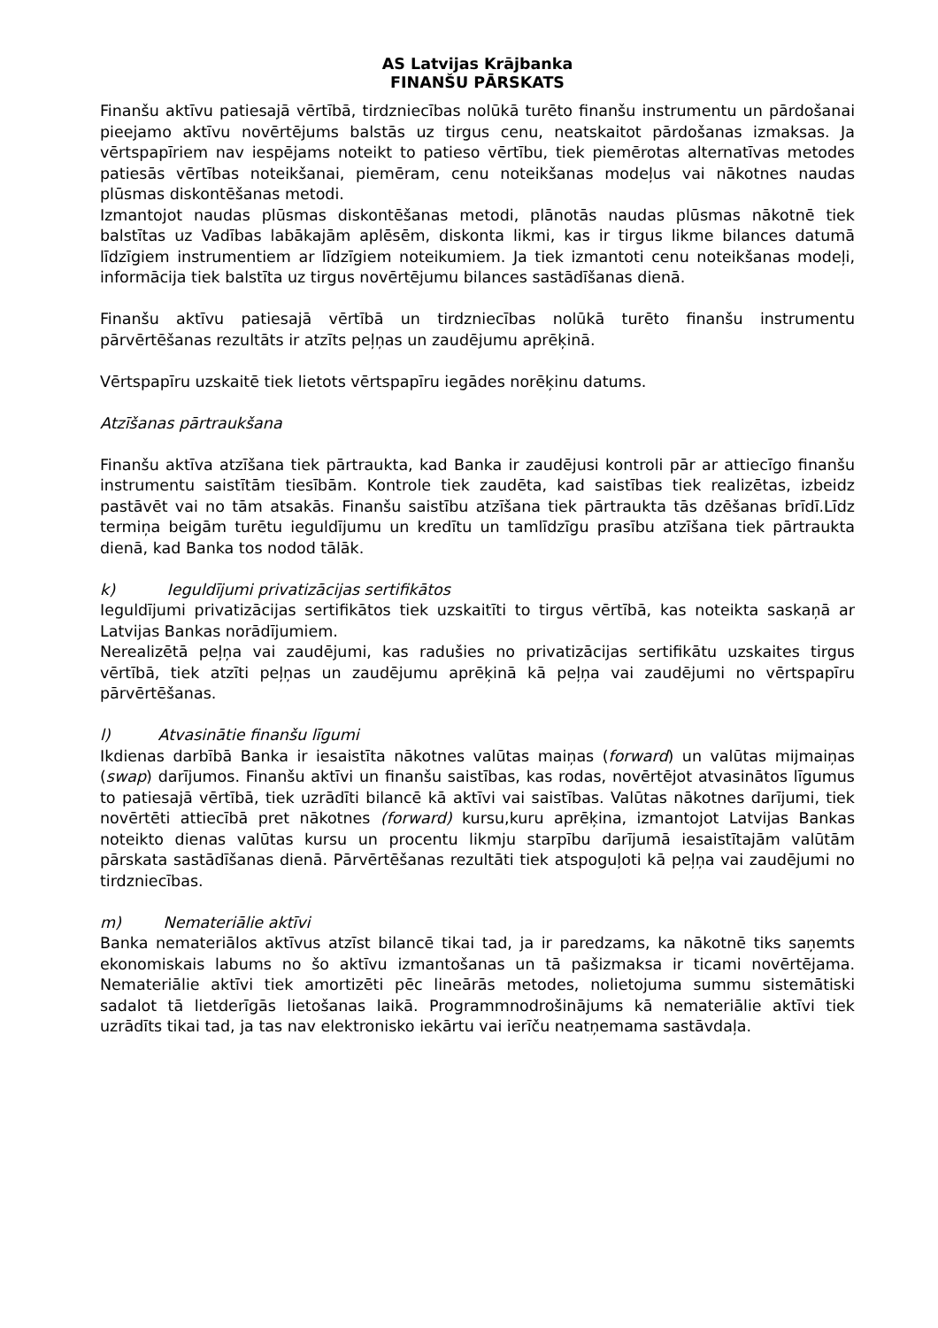AS Latvijas Krājbanka
FINANŠU PĀRSKATS
Finanšu aktīvu patiesajā vērtībā, tirdzniecības nolūkā turēto finanšu instrumentu un pārdošanai pieejamo aktīvu novērtējums balstās uz tirgus cenu, neatskaitot pārdošanas izmaksas. Ja vērtspapīriem nav iespējams noteikt to patieso vērtību, tiek piemērotas alternatīvas metodes patiesās vērtības noteikšanai, piemēram, cenu noteikšanas modeļus vai nākotnes naudas plūsmas diskontēšanas metodi.
Izmantojot naudas plūsmas diskontēšanas metodi, plānotās naudas plūsmas nākotnē tiek balstītas uz Vadības labākajām aplēsēm, diskonta likmi, kas ir tirgus likme bilances datumā līdzīgiem instrumentiem ar līdzīgiem noteikumiem. Ja tiek izmantoti cenu noteikšanas modeļi, informācija tiek balstīta uz tirgus novērtējumu bilances sastādīšanas dienā.
Finanšu aktīvu patiesajā vērtībā un tirdzniecības nolūkā turēto finanšu instrumentu pārvērtēšanas rezultāts ir atzīts peļņas un zaudējumu aprēķinā.
Vērtspapīru uzskaitē tiek lietots vērtspapīru iegādes norēķinu datums.
Atzīšanas pārtraukšana
Finanšu aktīva atzīšana tiek pārtraukta, kad Banka ir zaudējusi kontroli pār ar attiecīgo finanšu instrumentu saistītām tiesībām. Kontrole tiek zaudēta, kad saistības tiek realizētas, izbeidz pastāvēt vai no tām atsakās. Finanšu saistību atzīšana tiek pārtraukta tās dzēšanas brīdī.Līdz termiņa beigām turētu ieguldījumu un kredītu un tamlīdzīgu prasību atzīšana tiek pārtraukta dienā, kad Banka tos nodod tālāk.
k) Ieguldījumi privatizācijas sertifikātos
Ieguldījumi privatizācijas sertifikātos tiek uzskaitīti to tirgus vērtībā, kas noteikta saskaņā ar Latvijas Bankas norādījumiem.
Nerealizētā peļņa vai zaudējumi, kas radušies no privatizācijas sertifikātu uzskaites tirgus vērtībā, tiek atzīti peļņas un zaudējumu aprēķinā kā peļņa vai zaudējumi no vērtspapīru pārvērtēšanas.
l) Atvasinātie finanšu līgumi
Ikdienas darbībā Banka ir iesaistīta nākotnes valūtas maiņas (forward) un valūtas mijmaiņas (swap) darījumos. Finanšu aktīvi un finanšu saistības, kas rodas, novērtējot atvasinātos līgumus to patiesajā vērtībā, tiek uzrādīti bilancē kā aktīvi vai saistības. Valūtas nākotnes darījumi, tiek novērtēti attiecībā pret nākotnes (forward) kursu,kuru aprēķina, izmantojot Latvijas Bankas noteikto dienas valūtas kursu un procentu likmju starpību darījumā iesaistītajām valūtām pārskata sastādīšanas dienā. Pārvērtēšanas rezultāti tiek atspoguļoti kā peļņa vai zaudējumi no tirdzniecības.
m) Nemateriālie aktīvi
Banka nemateriālos aktīvus atzīst bilancē tikai tad, ja ir paredzams, ka nākotnē tiks saņemts ekonomiskais labums no šo aktīvu izmantošanas un tā pašizmaksa ir ticami novērtējama. Nemateriālie aktīvi tiek amortizēti pēc lineārās metodes, nolietojuma summu sistemātiski sadalot tā lietderīgās lietošanas laikā. Programmnodrošinājums kā nemateriālie aktīvi tiek uzrādīts tikai tad, ja tas nav elektronisko iekārtu vai ierīču neatņemama sastāvdaļa.